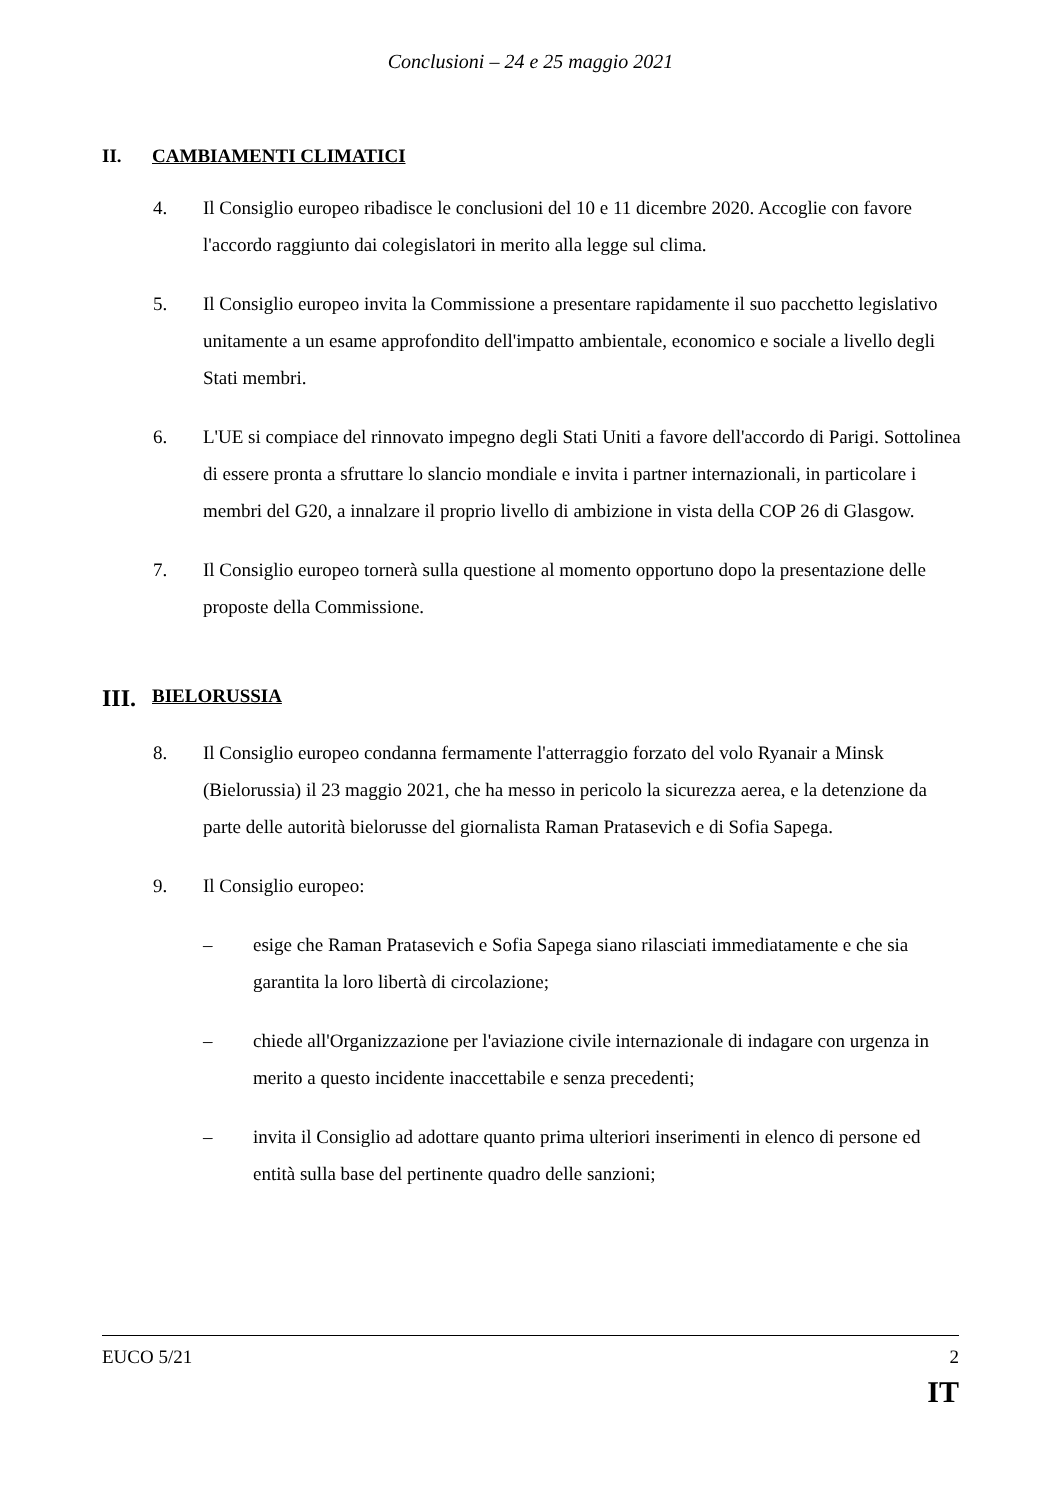Conclusioni – 24 e 25 maggio 2021
II. CAMBIAMENTI CLIMATICI
4. Il Consiglio europeo ribadisce le conclusioni del 10 e 11 dicembre 2020. Accoglie con favore l'accordo raggiunto dai colegislatori in merito alla legge sul clima.
5. Il Consiglio europeo invita la Commissione a presentare rapidamente il suo pacchetto legislativo unitamente a un esame approfondito dell'impatto ambientale, economico e sociale a livello degli Stati membri.
6. L'UE si compiace del rinnovato impegno degli Stati Uniti a favore dell'accordo di Parigi. Sottolinea di essere pronta a sfruttare lo slancio mondiale e invita i partner internazionali, in particolare i membri del G20, a innalzare il proprio livello di ambizione in vista della COP 26 di Glasgow.
7. Il Consiglio europeo tornerà sulla questione al momento opportuno dopo la presentazione delle proposte della Commissione.
III. BIELORUSSIA
8. Il Consiglio europeo condanna fermamente l'atterraggio forzato del volo Ryanair a Minsk (Bielorussia) il 23 maggio 2021, che ha messo in pericolo la sicurezza aerea, e la detenzione da parte delle autorità bielorusse del giornalista Raman Pratasevich e di Sofia Sapega.
9. Il Consiglio europeo:
– esige che Raman Pratasevich e Sofia Sapega siano rilasciati immediatamente e che sia garantita la loro libertà di circolazione;
– chiede all'Organizzazione per l'aviazione civile internazionale di indagare con urgenza in merito a questo incidente inaccettabile e senza precedenti;
– invita il Consiglio ad adottare quanto prima ulteriori inserimenti in elenco di persone ed entità sulla base del pertinente quadro delle sanzioni;
EUCO 5/21 2
IT